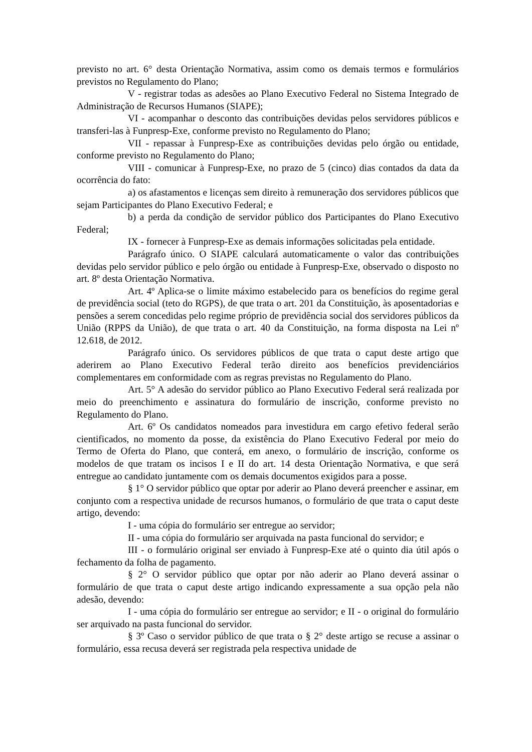previsto no art. 6° desta Orientação Normativa, assim como os demais termos e formulários previstos no Regulamento do Plano;
V - registrar todas as adesões ao Plano Executivo Federal no Sistema Integrado de Administração de Recursos Humanos (SIAPE);
VI - acompanhar o desconto das contribuições devidas pelos servidores públicos e transferi-las à Funpresp-Exe, conforme previsto no Regulamento do Plano;
VII - repassar à Funpresp-Exe as contribuições devidas pelo órgão ou entidade, conforme previsto no Regulamento do Plano;
VIII - comunicar à Funpresp-Exe, no prazo de 5 (cinco) dias contados da data da ocorrência do fato:
a) os afastamentos e licenças sem direito à remuneração dos servidores públicos que sejam Participantes do Plano Executivo Federal; e
b) a perda da condição de servidor público dos Participantes do Plano Executivo Federal;
IX - fornecer à Funpresp-Exe as demais informações solicitadas pela entidade.
Parágrafo único. O SIAPE calculará automaticamente o valor das contribuições devidas pelo servidor público e pelo órgão ou entidade à Funpresp-Exe, observado o disposto no art. 8º desta Orientação Normativa.
Art. 4º Aplica-se o limite máximo estabelecido para os benefícios do regime geral de previdência social (teto do RGPS), de que trata o art. 201 da Constituição, às aposentadorias e pensões a serem concedidas pelo regime próprio de previdência social dos servidores públicos da União (RPPS da União), de que trata o art. 40 da Constituição, na forma disposta na Lei nº 12.618, de 2012.
Parágrafo único. Os servidores públicos de que trata o caput deste artigo que aderirem ao Plano Executivo Federal terão direito aos benefícios previdenciários complementares em conformidade com as regras previstas no Regulamento do Plano.
Art. 5° A adesão do servidor público ao Plano Executivo Federal será realizada por meio do preenchimento e assinatura do formulário de inscrição, conforme previsto no Regulamento do Plano.
Art. 6º Os candidatos nomeados para investidura em cargo efetivo federal serão cientificados, no momento da posse, da existência do Plano Executivo Federal por meio do Termo de Oferta do Plano, que conterá, em anexo, o formulário de inscrição, conforme os modelos de que tratam os incisos I e II do art. 14 desta Orientação Normativa, e que será entregue ao candidato juntamente com os demais documentos exigidos para a posse.
§ 1° O servidor público que optar por aderir ao Plano deverá preencher e assinar, em conjunto com a respectiva unidade de recursos humanos, o formulário de que trata o caput deste artigo, devendo:
I - uma cópia do formulário ser entregue ao servidor;
II - uma cópia do formulário ser arquivada na pasta funcional do servidor; e
III - o formulário original ser enviado à Funpresp-Exe até o quinto dia útil após o fechamento da folha de pagamento.
§ 2° O servidor público que optar por não aderir ao Plano deverá assinar o formulário de que trata o caput deste artigo indicando expressamente a sua opção pela não adesão, devendo:
I - uma cópia do formulário ser entregue ao servidor; e II - o original do formulário ser arquivado na pasta funcional do servidor.
§ 3º Caso o servidor público de que trata o § 2° deste artigo se recuse a assinar o formulário, essa recusa deverá ser registrada pela respectiva unidade de